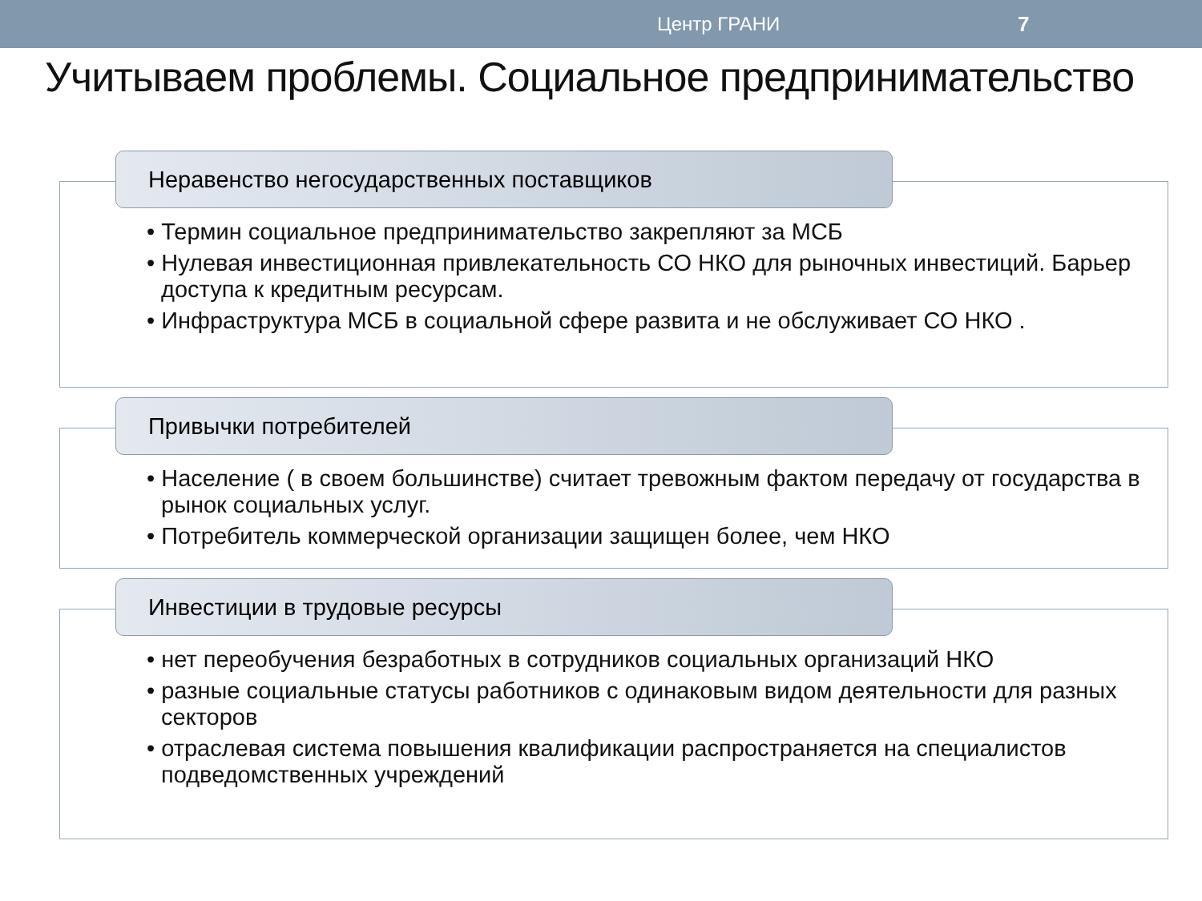Центр ГРАНИ 7
Учитываем проблемы. Социальное предпринимательство
Неравенство негосударственных поставщиков
• Термин социальное предпринимательство закрепляют за МСБ
• Нулевая инвестиционная привлекательность СО НКО для рыночных инвестиций. Барьер доступа к кредитным ресурсам.
• Инфраструктура МСБ в социальной сфере развита и не обслуживает СО НКО .
Привычки потребителей
• Население ( в своем большинстве) считает тревожным фактом передачу от государства в рынок социальных услуг.
• Потребитель коммерческой организации защищен более, чем НКО
Инвестиции в трудовые ресурсы
• нет переобучения безработных в сотрудников социальных организаций НКО
• разные социальные статусы работников с одинаковым видом деятельности для разных секторов
• отраслевая система повышения квалификации распространяется на специалистов подведомственных учреждений